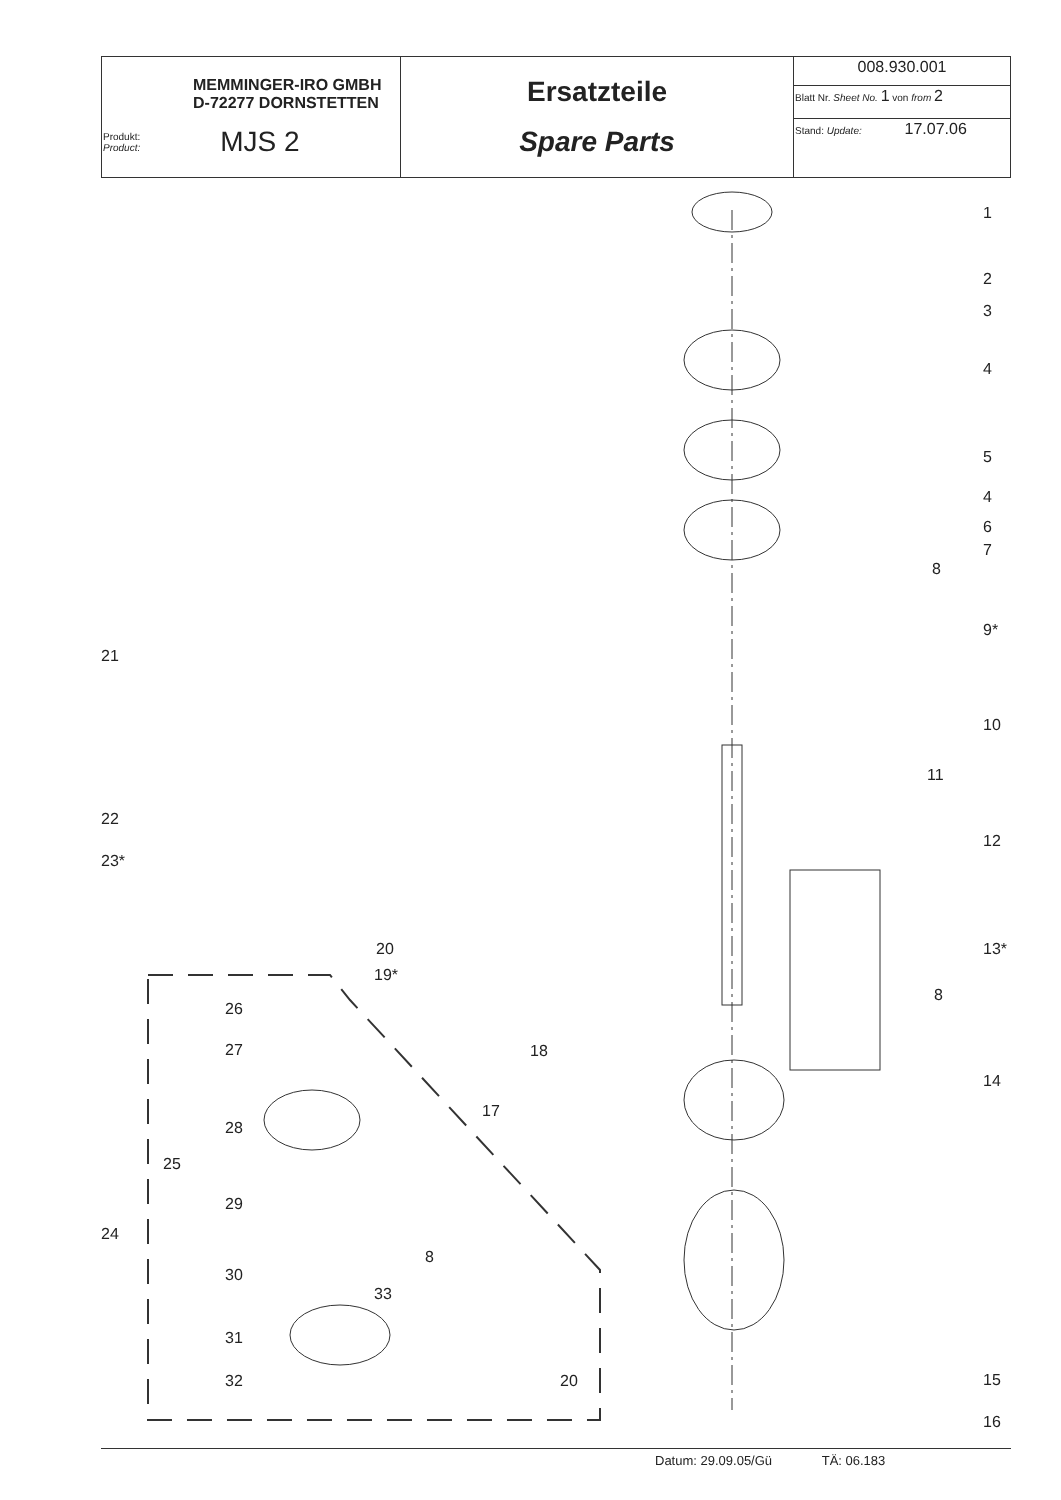| MEMMINGER-IRO GMBH D-72277 DORNSTETTEN Produkt: Product: MJS 2 | Ersatzteile Spare Parts | 008.930.001 |
| | | Blatt Nr. Sheet No. 1 von from 2 |
| | | Stand: Update: 17.07.06 |
1
2
3
4
5
4
6
7
8
9*
10
11
12
13*
8
14
15
16
17
18
19*
20
21
22
23*
24
25
26
27
28
29
30
31
32
33
8
20
Datum: 29.09.05/Gü TÄ: 06.183